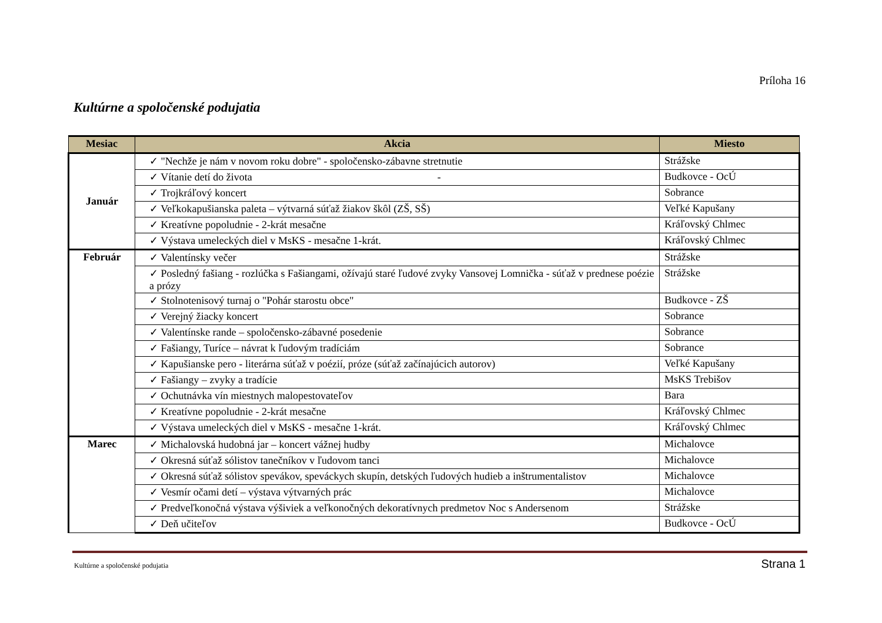Príloha 16
Kultúrne a spoločenské podujatia
| Mesiac | Akcia | Miesto |
| --- | --- | --- |
| Január | ✓ "Nechže je nám v novom roku dobre" - spoločensko-zábavne stretnutie | Strážske |
| | ✓ Vítanie detí do života - | Budkovce - OcÚ |
| | ✓ Trojkráľový koncert | Sobrance |
| | ✓ Veľkokapušianska paleta – výtvarná súťaž žiakov škôl (ZŠ, SŠ) | Veľké Kapušany |
| | ✓ Kreatívne popoludnie - 2-krát mesačne | Kráľovský Chlmec |
| | ✓ Výstava umeleckých diel v MsKS - mesačne 1-krát. | Kráľovský Chlmec |
| Február | ✓ Valentínsky večer | Strážske |
| | ✓ Posledný fašiang - rozlúčka s Fašiangami, ožívajú staré ľudové zvyky Vansovej Lomnička - súťaž v prednese poézie a prózy | Strážske |
| | ✓ Stolnotenisový turnaj o "Pohár starostu obce" | Budkovce - ZŠ |
| | ✓ Verejný žiacky koncert | Sobrance |
| | ✓ Valentínske rande – spoločensko-zábavné posedenie | Sobrance |
| | ✓ Fašiangy, Turíce – návrat k ľudovým tradíciám | Sobrance |
| | ✓ Kapušianske pero - literárna súťaž v poézií, próze (súťaž začínajúcich autorov) | Veľké Kapušany |
| | ✓ Fašiangy – zvyky a tradície | MsKS Trebišov |
| | ✓ Ochutnávka vín miestnych malopestovateľov | Bara |
| | ✓ Kreatívne popoludnie - 2-krát mesačne | Kráľovský Chlmec |
| | ✓ Výstava umeleckých diel v MsKS - mesačne 1-krát. | Kráľovský Chlmec |
| Marec | ✓ Michalovská hudobná jar – koncert vážnej hudby | Michalovce |
| | ✓ Okresná súťaž sólistov tanečníkov v ľudovom tanci | Michalovce |
| | ✓ Okresná súťaž sólistov spevákov, speváckych skupín, detských ľudových hudieb a inštrumentalistov | Michalovce |
| | ✓ Vesmír očami detí – výstava výtvarných prác | Michalovce |
| | ✓ Predveľkonočná výstava výšiviek a veľkonočných dekoratívnych predmetov Noc s Andersenom | Strážske |
| | ✓ Deň učiteľov | Budkovce - OcÚ |
Kultúrne a spoločenské podujatia
Strana 1